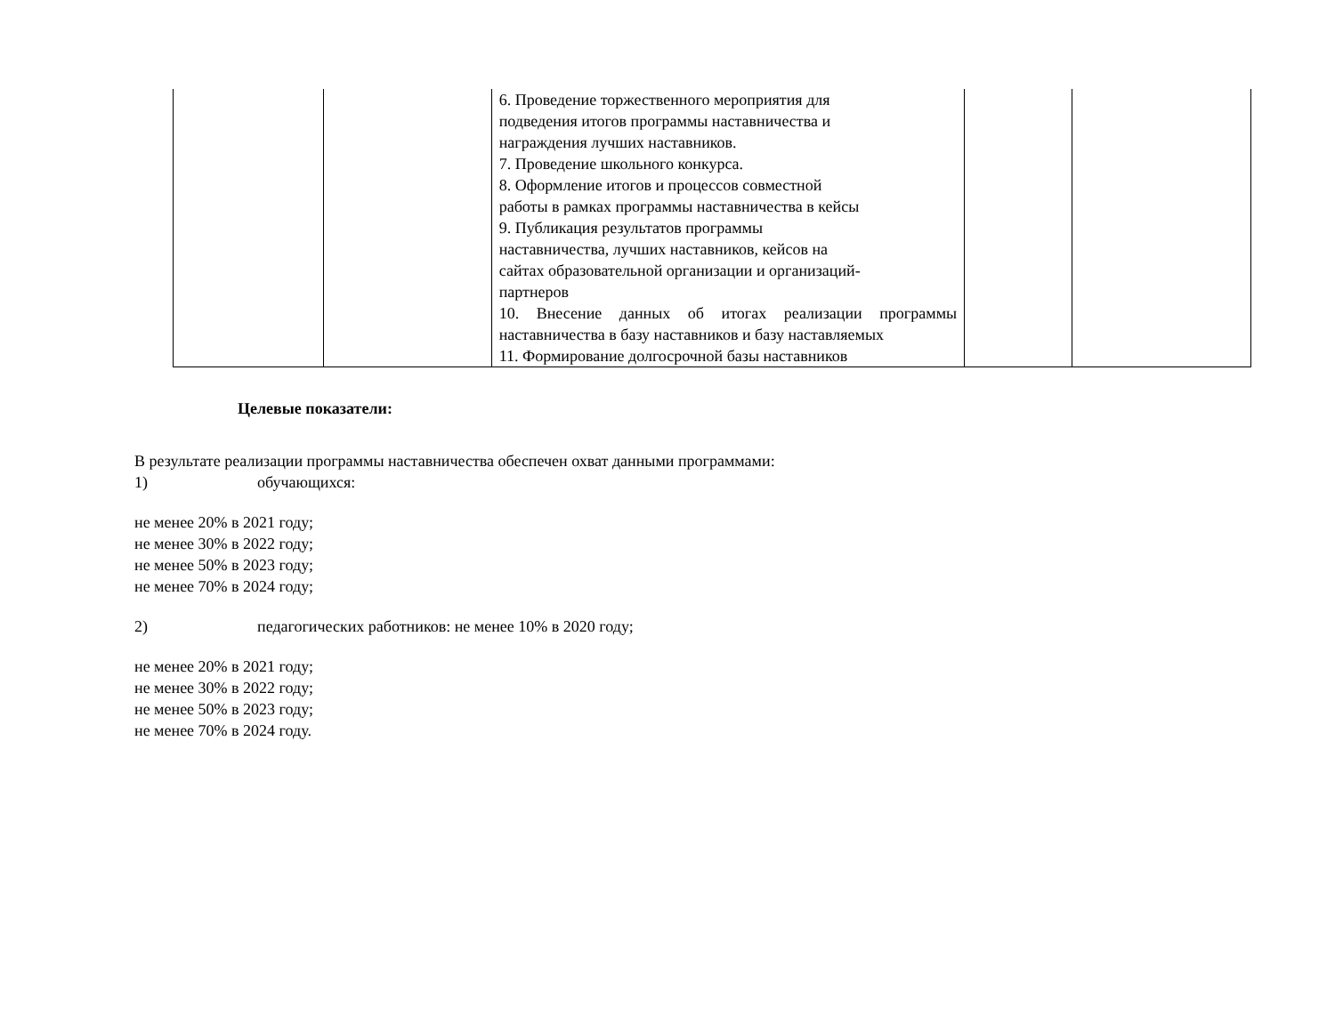| | | 6. Проведение торжественного мероприятия для подведения итогов программы наставничества и награждения лучших наставников. 7. Проведение школьного конкурса. 8. Оформление итогов и процессов совместной работы в рамках программы наставничества в кейсы 9. Публикация результатов программы наставничества, лучших наставников, кейсов на сайтах образовательной организации и организаций- партнеров 10. Внесение данных об итогах реализации программы наставничества в базу наставников и базу наставляемых 11. Формирование долгосрочной базы наставников | | |
Целевые показатели:
В результате реализации программы наставничества обеспечен охват данными программами:
1) обучающихся:
не менее 20% в 2021 году;
не менее 30% в 2022 году;
не менее 50% в 2023 году;
не менее 70% в 2024 году;
2) педагогических работников: не менее 10% в 2020 году;
не менее 20% в 2021 году;
не менее 30% в 2022 году;
не менее 50% в 2023 году;
не менее 70% в 2024 году.